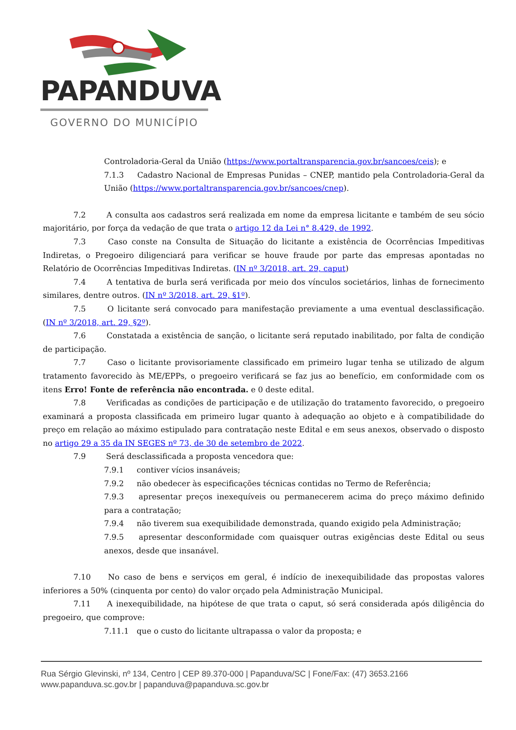PAPANDUVA
GOVERNO DO MUNICÍPIO
Controladoria-Geral da União (https://www.portaltransparencia.gov.br/sancoes/ceis); e
7.1.3 Cadastro Nacional de Empresas Punidas – CNEP, mantido pela Controladoria-Geral da União (https://www.portaltransparencia.gov.br/sancoes/cnep).
7.2 A consulta aos cadastros será realizada em nome da empresa licitante e também de seu sócio majoritário, por força da vedação de que trata o artigo 12 da Lei n° 8.429, de 1992.
7.3 Caso conste na Consulta de Situação do licitante a existência de Ocorrências Impeditivas Indiretas, o Pregoeiro diligenciará para verificar se houve fraude por parte das empresas apontadas no Relatório de Ocorrências Impeditivas Indiretas. (IN nº 3/2018, art. 29, caput)
7.4 A tentativa de burla será verificada por meio dos vínculos societários, linhas de fornecimento similares, dentre outros. (IN nº 3/2018, art. 29, §1º).
7.5 O licitante será convocado para manifestação previamente a uma eventual desclassificação. (IN nº 3/2018, art. 29, §2º).
7.6 Constatada a existência de sanção, o licitante será reputado inabilitado, por falta de condição de participação.
7.7 Caso o licitante provisoriamente classificado em primeiro lugar tenha se utilizado de algum tratamento favorecido às ME/EPPs, o pregoeiro verificará se faz jus ao benefício, em conformidade com os itens Erro! Fonte de referência não encontrada. e 0 deste edital.
7.8 Verificadas as condições de participação e de utilização do tratamento favorecido, o pregoeiro examinará a proposta classificada em primeiro lugar quanto à adequação ao objeto e à compatibilidade do preço em relação ao máximo estipulado para contratação neste Edital e em seus anexos, observado o disposto no artigo 29 a 35 da IN SEGES nº 73, de 30 de setembro de 2022.
7.9 Será desclassificada a proposta vencedora que:
7.9.1 contiver vícios insanáveis;
7.9.2 não obedecer às especificações técnicas contidas no Termo de Referência;
7.9.3 apresentar preços inexequíveis ou permanecerem acima do preço máximo definido para a contratação;
7.9.4 não tiverem sua exequibilidade demonstrada, quando exigido pela Administração;
7.9.5 apresentar desconformidade com quaisquer outras exigências deste Edital ou seus anexos, desde que insanável.
7.10 No caso de bens e serviços em geral, é indício de inexequibilidade das propostas valores inferiores a 50% (cinquenta por cento) do valor orçado pela Administração Municipal.
7.11 A inexequibilidade, na hipótese de que trata o caput, só será considerada após diligência do pregoeiro, que comprove:
7.11.1 que o custo do licitante ultrapassa o valor da proposta; e
Rua Sérgio Glevinski, nº 134, Centro | CEP 89.370-000 | Papanduva/SC | Fone/Fax: (47) 3653.2166
www.papanduva.sc.gov.br | papanduva@papanduva.sc.gov.br